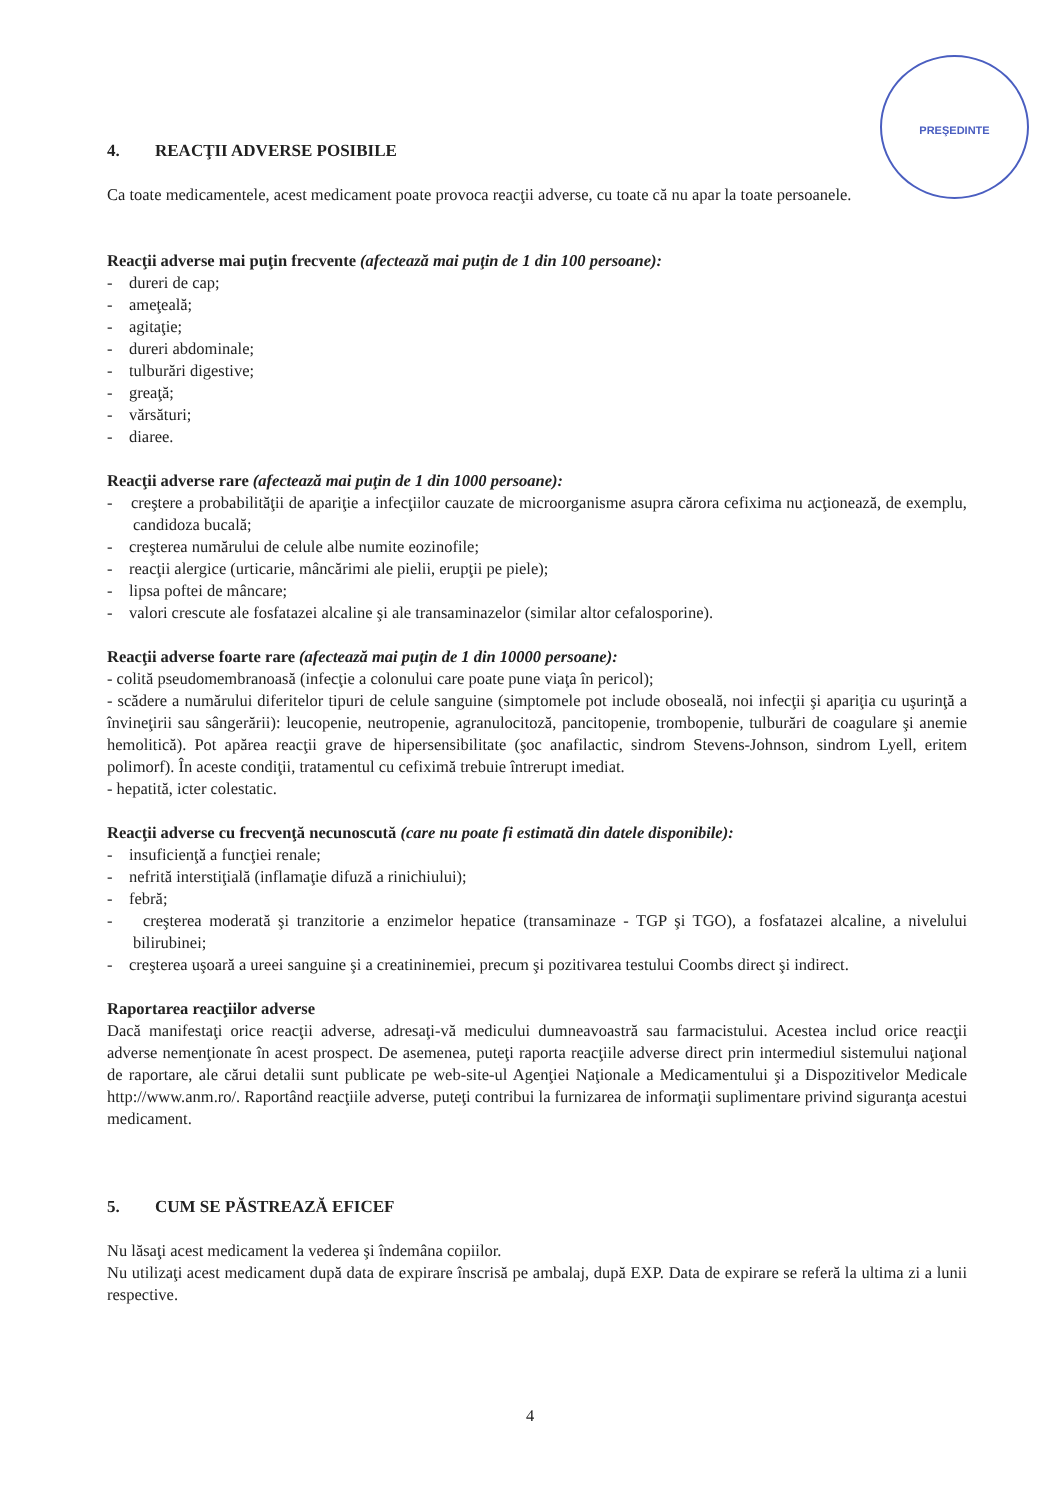PREŞEDINTE
4. REACŢII ADVERSE POSIBILE
Ca toate medicamentele, acest medicament poate provoca reacţii adverse, cu toate că nu apar la toate persoanele.
Reacţii adverse mai puţin frecvente (afectează mai puţin de 1 din 100 persoane):
- dureri de cap;
- ameţeală;
- agitaţie;
- dureri abdominale;
- tulburări digestive;
- greaţă;
- vărsături;
- diaree.
Reacţii adverse rare (afectează mai puţin de 1 din 1000 persoane):
- creştere a probabilităţii de apariţie a infecţiilor cauzate de microorganisme asupra cărora cefixima nu acţionează, de exemplu, candidoza bucală;
- creşterea numărului de celule albe numite eozinofile;
- reacţii alergice (urticarie, mâncărimi ale pielii, erupţii pe piele);
- lipsa poftei de mâncare;
- valori crescute ale fosfatazei alcaline şi ale transaminazelor (similar altor cefalosporine).
Reacţii adverse foarte rare (afectează mai puţin de 1 din 10000 persoane):
- colită pseudomembranoasă (infecţie a colonului care poate pune viaţa în pericol);
- scădere a numărului diferitelor tipuri de celule sanguine (simptomele pot include oboseală, noi infecţii şi apariţia cu uşurinţă a învineţirii sau sângerării): leucopenie, neutropenie, agranulocitoză, pancitopenie, trombopenie, tulburări de coagulare şi anemie hemolitică). Pot apărea reacţii grave de hipersensibilitate (şoc anafilactic, sindrom Stevens-Johnson, sindrom Lyell, eritem polimorf). În aceste condiţii, tratamentul cu cefiximă trebuie întrerupt imediat.
- hepatită, icter colestatic.
Reacţii adverse cu frecvenţă necunoscută (care nu poate fi estimată din datele disponibile):
- insuficienţă a funcţiei renale;
- nefrită interstiţială (inflamaţie difuză a rinichiului);
- febră;
- creşterea moderată şi tranzitorie a enzimelor hepatice (transaminaze - TGP şi TGO), a fosfatazei alcaline, a nivelului bilirubinei;
- creşterea uşoară a ureei sanguine şi a creatininemiei, precum şi pozitivarea testului Coombs direct şi indirect.
Raportarea reacţiilor adverse
Dacă manifestaţi orice reacţii adverse, adresaţi-vă medicului dumneavoastră sau farmacistului. Acestea includ orice reacţii adverse nemenţionate în acest prospect. De asemenea, puteţi raporta reacţiile adverse direct prin intermediul sistemului naţional de raportare, ale cărui detalii sunt publicate pe web-site-ul Agenţiei Naţionale a Medicamentului şi a Dispozitivelor Medicale http://www.anm.ro/. Raportând reacţiile adverse, puteţi contribui la furnizarea de informaţii suplimentare privind siguranţa acestui medicament.
5. CUM SE PĂSTREAZĂ EFICEF
Nu lăsaţi acest medicament la vederea şi îndemâna copiilor.
Nu utilizaţi acest medicament după data de expirare înscrisă pe ambalaj, după EXP. Data de expirare se referă la ultima zi a lunii respective.
4